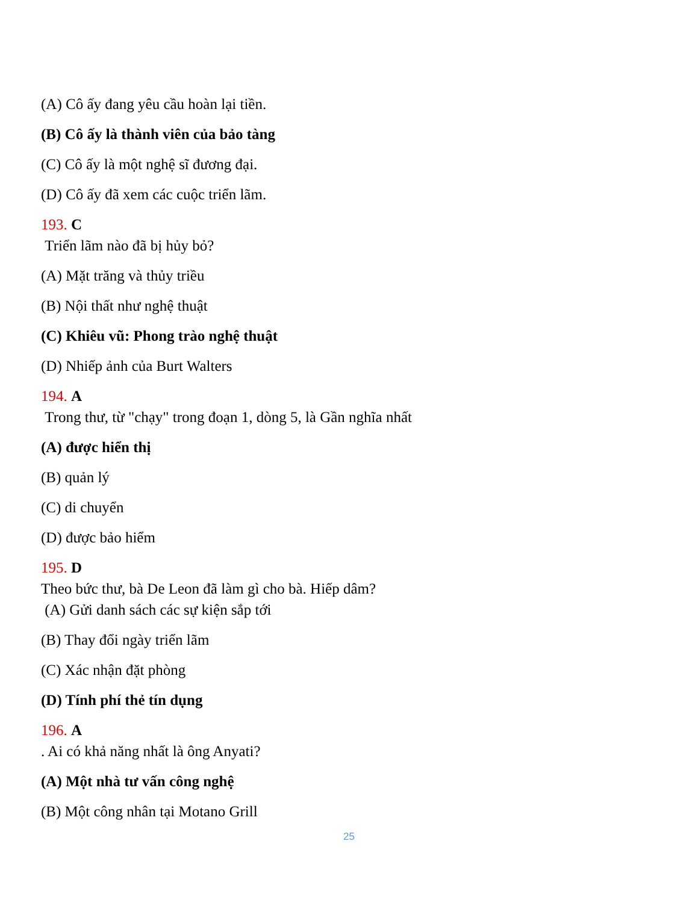(A) Cô ấy đang yêu cầu hoàn lại tiền.
(B) Cô ấy là thành viên của bảo tàng
(C) Cô ấy là một nghệ sĩ đương đại.
(D) Cô ấy đã xem các cuộc triển lãm.
193. C
Triển lãm nào đã bị hủy bỏ?
(A) Mặt trăng và thủy triều
(B) Nội thất như nghệ thuật
(C) Khiêu vũ: Phong trào nghệ thuật
(D) Nhiếp ảnh của Burt Walters
194. A
Trong thư, từ "chạy" trong đoạn 1, dòng 5, là Gần nghĩa nhất
(A) được hiển thị
(B) quản lý
(C) di chuyển
(D) được bảo hiểm
195. D
Theo bức thư, bà De Leon đã làm gì cho bà. Hiếp dâm?
(A) Gửi danh sách các sự kiện sắp tới
(B) Thay đổi ngày triển lãm
(C) Xác nhận đặt phòng
(D) Tính phí thẻ tín dụng
196. A
. Ai có khả năng nhất là ông Anyati?
(A) Một nhà tư vấn công nghệ
(B) Một công nhân tại Motano Grill
25